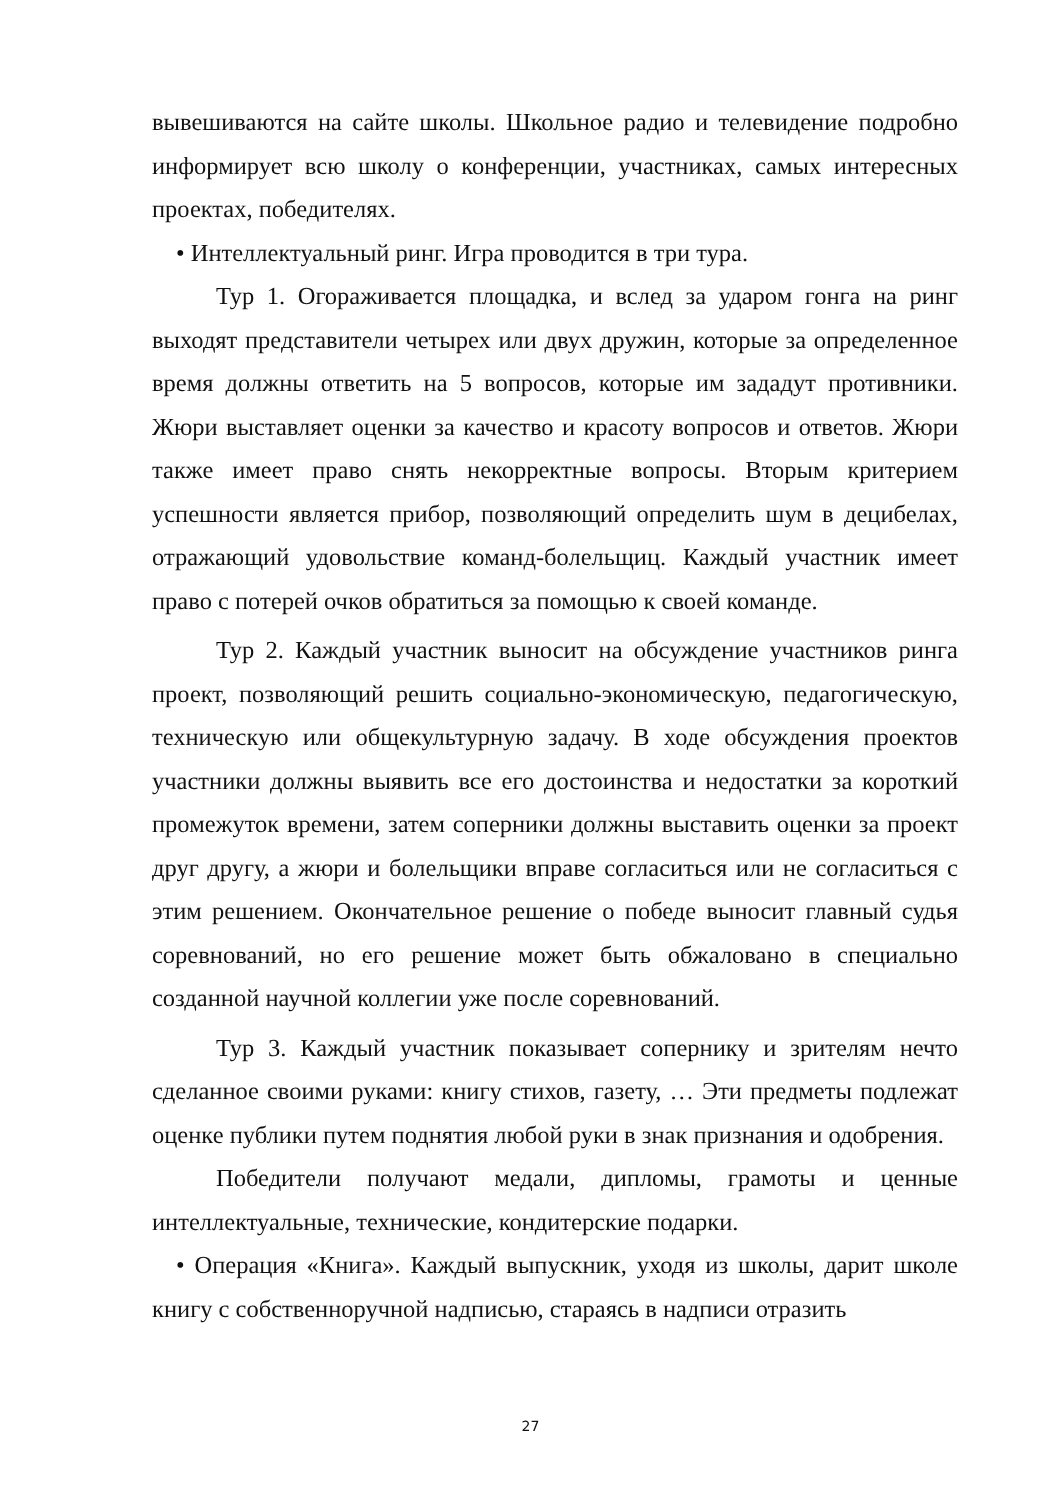вывешиваются на сайте школы. Школьное радио и телевидение подробно информирует всю школу о конференции, участниках, самых интересных проектах, победителях.
• Интеллектуальный ринг. Игра проводится в три тура.
Тур 1. Огораживается площадка, и вслед за ударом гонга на ринг выходят представители четырех или двух дружин, которые за определенное время должны ответить на 5 вопросов, которые им зададут противники. Жюри выставляет оценки за качество и красоту вопросов и ответов. Жюри также имеет право снять некорректные вопросы. Вторым критерием успешности является прибор, позволяющий определить шум в децибелах, отражающий удовольствие команд-болельщиц. Каждый участник имеет право с потерей очков обратиться за помощью к своей команде.
Тур 2. Каждый участник выносит на обсуждение участников ринга проект, позволяющий решить социально-экономическую, педагогическую, техническую или общекультурную задачу. В ходе обсуждения проектов участники должны выявить все его достоинства и недостатки за короткий промежуток времени, затем соперники должны выставить оценки за проект друг другу, а жюри и болельщики вправе согласиться или не согласиться с этим решением. Окончательное решение о победе выносит главный судья соревнований, но его решение может быть обжаловано в специально созданной научной коллегии уже после соревнований.
Тур 3. Каждый участник показывает сопернику и зрителям нечто сделанное своими руками: книгу стихов, газету, … Эти предметы подлежат оценке публики путем поднятия любой руки в знак признания и одобрения.
Победители получают медали, дипломы, грамоты и ценные интеллектуальные, технические, кондитерские подарки.
• Операция «Книга». Каждый выпускник, уходя из школы, дарит школе книгу с собственноручной надписью, стараясь в надписи отразить
27